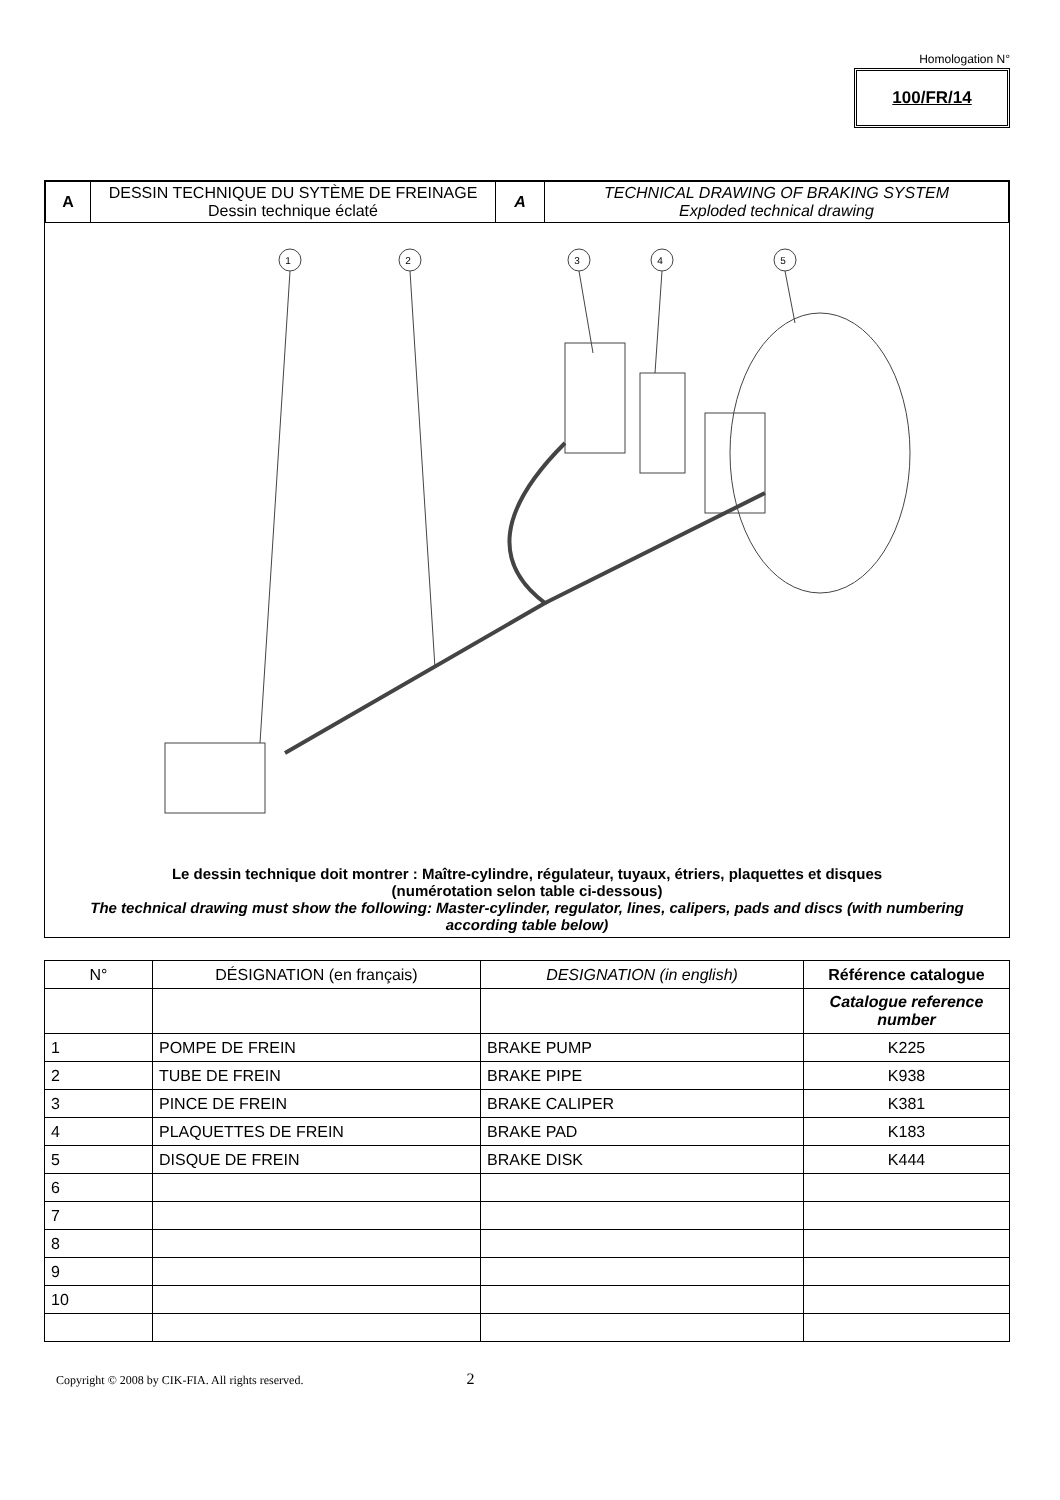Homologation N°
100/FR/14
| A | DESSIN TECHNIQUE DU SYTÈME DE FREINAGE Dessin technique éclaté | A | TECHNICAL DRAWING OF BRAKING SYSTEM Exploded technical drawing |
1
2
3
4
5
Le dessin technique doit montrer : Maître-cylindre, régulateur, tuyaux, étriers, plaquettes et disques
(numérotation selon table ci-dessous)
The technical drawing must show the following: Master-cylinder, regulator, lines, calipers, pads and discs (with numbering according table below)
| N° | DÉSIGNATION (en français) | DESIGNATION (in english) | Référence catalogue |
| --- | --- | --- | --- |
| | | | Catalogue reference number |
| 1 | POMPE DE FREIN | BRAKE PUMP | K225 |
| 2 | TUBE DE FREIN | BRAKE PIPE | K938 |
| 3 | PINCE DE FREIN | BRAKE CALIPER | K381 |
| 4 | PLAQUETTES DE FREIN | BRAKE PAD | K183 |
| 5 | DISQUE DE FREIN | BRAKE DISK | K444 |
| 6 | | | |
| 7 | | | |
| 8 | | | |
| 9 | | | |
| 10 | | | |
Copyright © 2008 by CIK-FIA. All rights reserved. 2